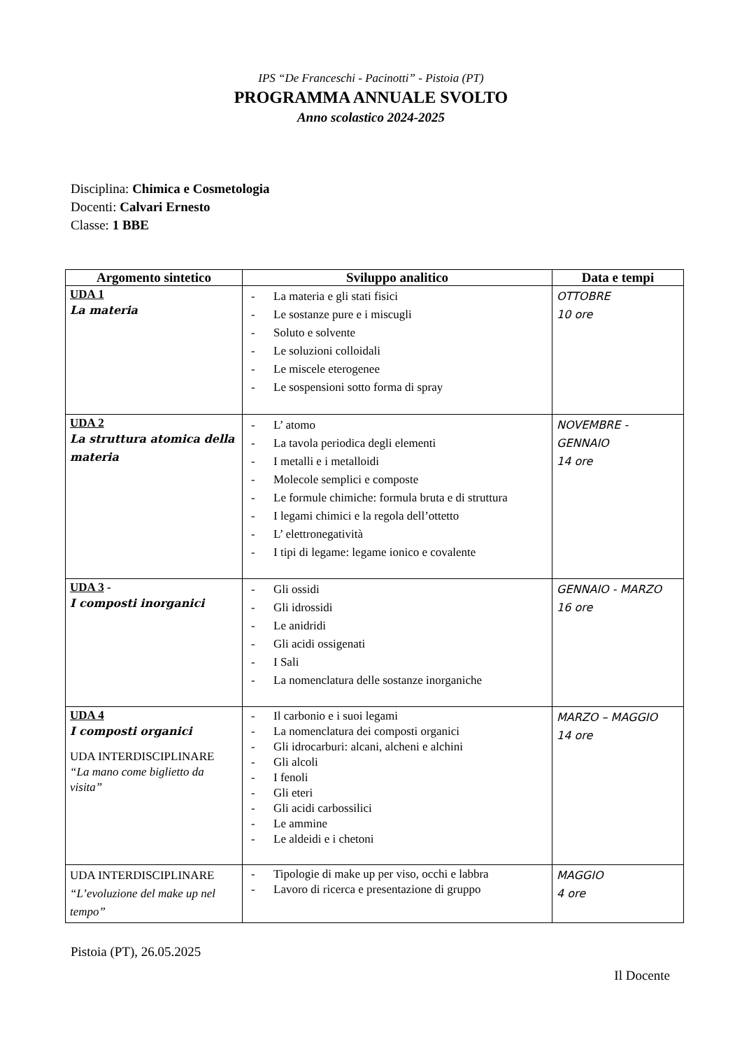IPS “De Franceschi - Pacinotti” - Pistoia (PT)
PROGRAMMA ANNUALE SVOLTO
Anno scolastico 2024-2025
Disciplina: Chimica e Cosmetologia
Docenti: Calvari Ernesto
Classe: 1 BBE
| Argomento sintetico | Sviluppo analitico | Data e tempi |
| --- | --- | --- |
| UDA 1 La materia | - La materia e gli stati fisici - Le sostanze pure e i miscugli - Soluto e solvente - Le soluzioni colloidali - Le miscele eterogenee - Le sospensioni sotto forma di spray | OTTOBRE 10 ore |
| UDA 2 La struttura atomica della materia | - L’ atomo - La tavola periodica degli elementi - I metalli e i metalloidi - Molecole semplici e composte - Le formule chimiche: formula bruta e di struttura - I legami chimici e la regola dell’ottetto - L’ elettronegatività - I tipi di legame: legame ionico e covalente | NOVEMBRE - GENNAIO 14 ore |
| UDA 3 - I composti inorganici | - Gli ossidi - Gli idrossidi - Le anidridi - Gli acidi ossigenati - I Sali - La nomenclatura delle sostanze inorganiche | GENNAIO - MARZO 16 ore |
| UDA 4 I composti organici UDA INTERDISCIPLINARE “La mano come biglietto da visita” | - Il carbonio e i suoi legami - La nomenclatura dei composti organici - Gli idrocarburi: alcani, alcheni e alchini - Gli alcoli - I fenoli - Gli eteri - Gli acidi carbossilici - Le ammine - Le aldeidi e i chetoni | MARZO – MAGGIO 14 ore |
| UDA INTERDISCIPLINARE “L’evoluzione del make up nel tempo” | - Tipologie di make up per viso, occhi e labbra - Lavoro di ricerca e presentazione di gruppo | MAGGIO 4 ore |
Pistoia (PT), 26.05.2025
Il Docente